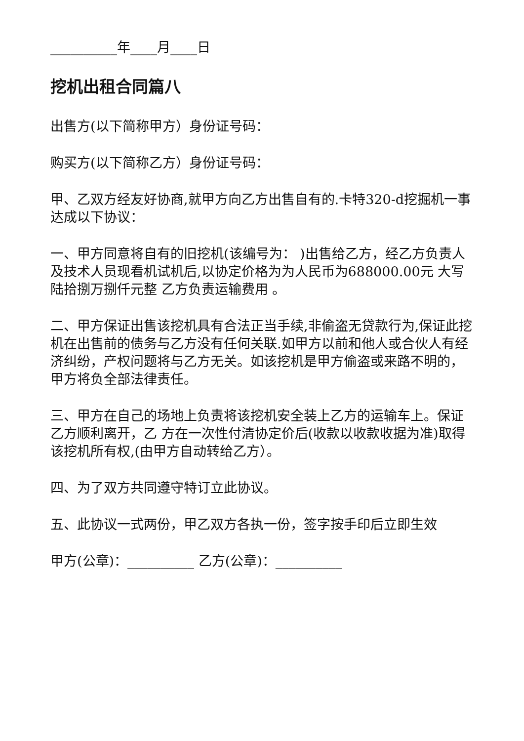__________年____月____日
挖机出租合同篇八
出售方(以下简称甲方）身份证号码：
购买方(以下简称乙方）身份证号码：
甲、乙双方经友好协商,就甲方向乙方出售自有的.卡特320-d挖掘机一事达成以下协议：
一、甲方同意将自有的旧挖机(该编号为： )出售给乙方，经乙方负责人及技术人员现看机试机后,以协定价格为为人民币为688000.00元 大写 陆拾捌万捌仟元整 乙方负责运输费用 。
二、甲方保证出售该挖机具有合法正当手续,非偷盗无贷款行为,保证此挖机在出售前的债务与乙方没有任何关联.如甲方以前和他人或合伙人有经济纠纷，产权问题将与乙方无关。如该挖机是甲方偷盗或来路不明的，甲方将负全部法律责任。
三、甲方在自己的场地上负责将该挖机安全装上乙方的运输车上。保证乙方顺利离开，乙 方在一次性付清协定价后(收款以收款收据为准)取得该挖机所有权,(由甲方自动转给乙方）。
四、为了双方共同遵守特订立此协议。
五、此协议一式两份，甲乙双方各执一份，签字按手印后立即生效
甲方(公章)：__________ 乙方(公章)：__________